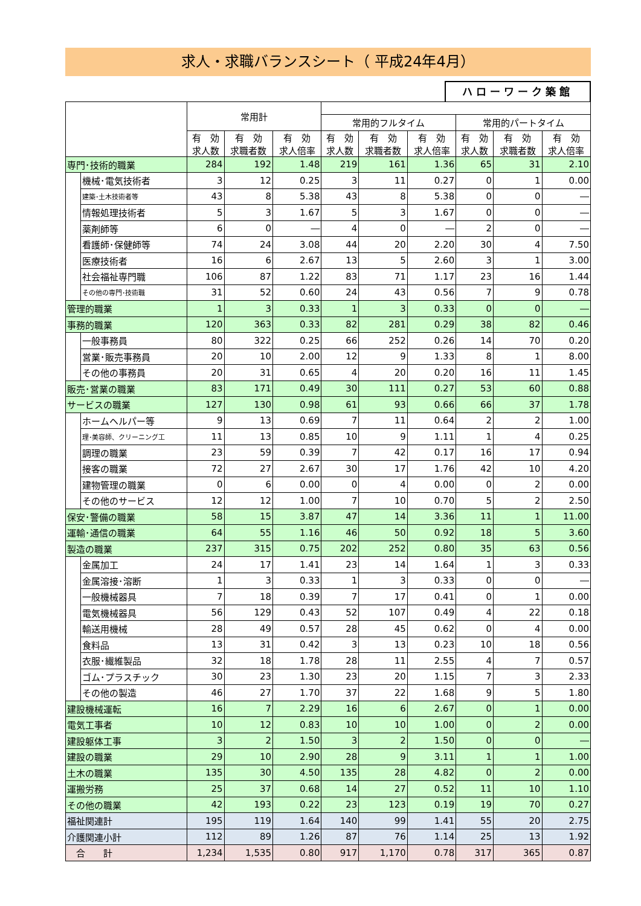求人・求職バランスシート（ 平成24年4月）
ハローワーク築館
| | | 常用計 | | | | | | | | |
| --- | --- | --- | --- | --- | --- | --- | --- | --- | --- | --- |
| | | | | | 常用的フルタイム | | | 常用的パートタイム | | |
| | | 有 効 求人数 | 有 効 求職者数 | 有 効 求人倍率 | 有 効 求人数 | 有 効 求職者数 | 有 効 求人倍率 | 有 効 求人数 | 有 効 求職者数 | 有 効 求人倍率 |
| 専門･技術的職業 | | 284 | 192 | 1.48 | 219 | 161 | 1.36 | 65 | 31 | 2.10 |
| | 機械･電気技術者 | 3 | 12 | 0.25 | 3 | 11 | 0.27 | 0 | 1 | 0.00 |
| | 建築･土木技術者等 | 43 | 8 | 5.38 | 43 | 8 | 5.38 | 0 | 0 | ― |
| | 情報処理技術者 | 5 | 3 | 1.67 | 5 | 3 | 1.67 | 0 | 0 | ― |
| | 薬剤師等 | 6 | 0 | ― | 4 | 0 | ― | 2 | 0 | ― |
| | 看護師･保健師等 | 74 | 24 | 3.08 | 44 | 20 | 2.20 | 30 | 4 | 7.50 |
| | 医療技術者 | 16 | 6 | 2.67 | 13 | 5 | 2.60 | 3 | 1 | 3.00 |
| | 社会福祉専門職 | 106 | 87 | 1.22 | 83 | 71 | 1.17 | 23 | 16 | 1.44 |
| | その他の専門･技術職 | 31 | 52 | 0.60 | 24 | 43 | 0.56 | 7 | 9 | 0.78 |
| 管理的職業 | | 1 | 3 | 0.33 | 1 | 3 | 0.33 | 0 | 0 | ― |
| 事務的職業 | | 120 | 363 | 0.33 | 82 | 281 | 0.29 | 38 | 82 | 0.46 |
| | 一般事務員 | 80 | 322 | 0.25 | 66 | 252 | 0.26 | 14 | 70 | 0.20 |
| | 営業･販売事務員 | 20 | 10 | 2.00 | 12 | 9 | 1.33 | 8 | 1 | 8.00 |
| | その他の事務員 | 20 | 31 | 0.65 | 4 | 20 | 0.20 | 16 | 11 | 1.45 |
| 販売･営業の職業 | | 83 | 171 | 0.49 | 30 | 111 | 0.27 | 53 | 60 | 0.88 |
| サービスの職業 | | 127 | 130 | 0.98 | 61 | 93 | 0.66 | 66 | 37 | 1.78 |
| | ホームヘルパー等 | 9 | 13 | 0.69 | 7 | 11 | 0.64 | 2 | 2 | 1.00 |
| | 理･美容師、クリーニング工 | 11 | 13 | 0.85 | 10 | 9 | 1.11 | 1 | 4 | 0.25 |
| | 調理の職業 | 23 | 59 | 0.39 | 7 | 42 | 0.17 | 16 | 17 | 0.94 |
| | 接客の職業 | 72 | 27 | 2.67 | 30 | 17 | 1.76 | 42 | 10 | 4.20 |
| | 建物管理の職業 | 0 | 6 | 0.00 | 0 | 4 | 0.00 | 0 | 2 | 0.00 |
| | その他のサービス | 12 | 12 | 1.00 | 7 | 10 | 0.70 | 5 | 2 | 2.50 |
| 保安･警備の職業 | | 58 | 15 | 3.87 | 47 | 14 | 3.36 | 11 | 1 | 11.00 |
| 運輸･通信の職業 | | 64 | 55 | 1.16 | 46 | 50 | 0.92 | 18 | 5 | 3.60 |
| 製造の職業 | | 237 | 315 | 0.75 | 202 | 252 | 0.80 | 35 | 63 | 0.56 |
| | 金属加工 | 24 | 17 | 1.41 | 23 | 14 | 1.64 | 1 | 3 | 0.33 |
| | 金属溶接･溶断 | 1 | 3 | 0.33 | 1 | 3 | 0.33 | 0 | 0 | ― |
| | 一般機械器具 | 7 | 18 | 0.39 | 7 | 17 | 0.41 | 0 | 1 | 0.00 |
| | 電気機械器具 | 56 | 129 | 0.43 | 52 | 107 | 0.49 | 4 | 22 | 0.18 |
| | 輸送用機械 | 28 | 49 | 0.57 | 28 | 45 | 0.62 | 0 | 4 | 0.00 |
| | 食料品 | 13 | 31 | 0.42 | 3 | 13 | 0.23 | 10 | 18 | 0.56 |
| | 衣服･繊維製品 | 32 | 18 | 1.78 | 28 | 11 | 2.55 | 4 | 7 | 0.57 |
| | ゴム･プラスチック | 30 | 23 | 1.30 | 23 | 20 | 1.15 | 7 | 3 | 2.33 |
| | その他の製造 | 46 | 27 | 1.70 | 37 | 22 | 1.68 | 9 | 5 | 1.80 |
| 建設機械運転 | | 16 | 7 | 2.29 | 16 | 6 | 2.67 | 0 | 1 | 0.00 |
| 電気工事者 | | 10 | 12 | 0.83 | 10 | 10 | 1.00 | 0 | 2 | 0.00 |
| 建設躯体工事 | | 3 | 2 | 1.50 | 3 | 2 | 1.50 | 0 | 0 | ― |
| 建設の職業 | | 29 | 10 | 2.90 | 28 | 9 | 3.11 | 1 | 1 | 1.00 |
| 土木の職業 | | 135 | 30 | 4.50 | 135 | 28 | 4.82 | 0 | 2 | 0.00 |
| 運搬労務 | | 25 | 37 | 0.68 | 14 | 27 | 0.52 | 11 | 10 | 1.10 |
| その他の職業 | | 42 | 193 | 0.22 | 23 | 123 | 0.19 | 19 | 70 | 0.27 |
| 福祉関連計 | | 195 | 119 | 1.64 | 140 | 99 | 1.41 | 55 | 20 | 2.75 |
| 介護関連小計 | | 112 | 89 | 1.26 | 87 | 76 | 1.14 | 25 | 13 | 1.92 |
| 合 計 | | 1,234 | 1,535 | 0.80 | 917 | 1,170 | 0.78 | 317 | 365 | 0.87 |